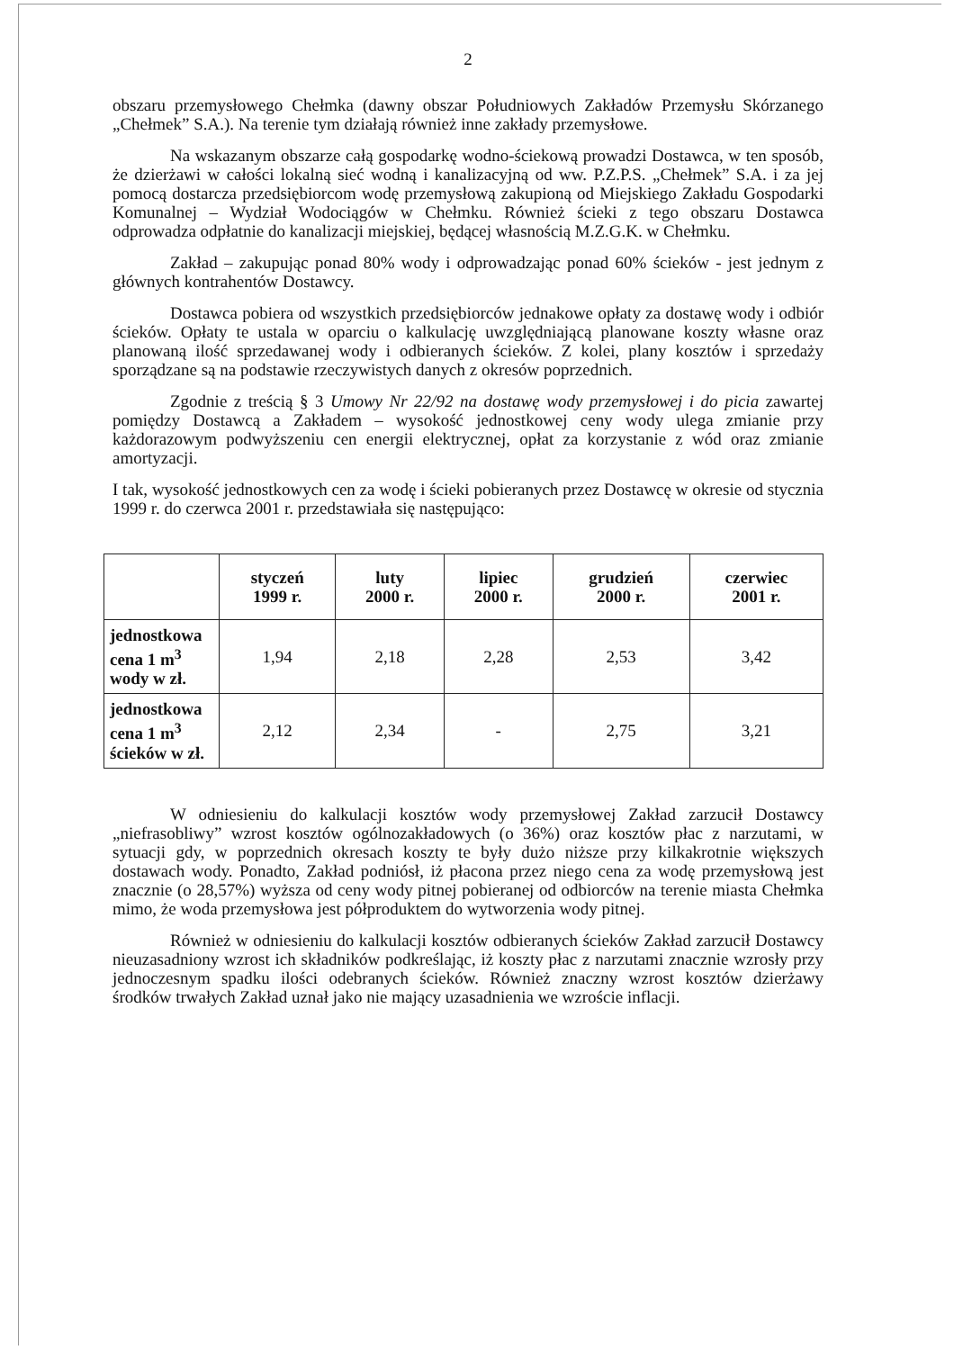2
obszaru przemysłowego Chełmka (dawny obszar Południowych Zakładów Przemysłu Skórzanego „Chełmek” S.A.). Na terenie tym działają również inne zakłady przemysłowe.
Na wskazanym obszarze całą gospodarkę wodno-ściekową prowadzi Dostawca, w ten sposób, że dzierżawi w całości lokalną sieć wodną i kanalizacyjną od ww. P.Z.P.S. „Chełmek” S.A. i za jej pomocą dostarcza przedsiębiorcom wodę przemysłową zakupioną od Miejskiego Zakładu Gospodarki Komunalnej – Wydział Wodociągów w Chełmku. Również ścieki z tego obszaru Dostawca odprowadza odpłatnie do kanalizacji miejskiej, będącej własnością M.Z.G.K. w Chełmku.
Zakład – zakupując ponad 80% wody i odprowadzając ponad 60% ścieków - jest jednym z głównych kontrahentów Dostawcy.
Dostawca pobiera od wszystkich przedsiębiorców jednakowe opłaty za dostawę wody i odbiór ścieków. Opłaty te ustala w oparciu o kalkulację uwzględniającą planowane koszty własne oraz planowaną ilość sprzedawanej wody i odbieranych ścieków. Z kolei, plany kosztów i sprzedaży sporządzane są na podstawie rzeczywistych danych z okresów poprzednich.
Zgodnie z treścią § 3 Umowy Nr 22/92 na dostawę wody przemysłowej i do picia zawartej pomiędzy Dostawcą a Zakładem – wysokość jednostkowej ceny wody ulega zmianie przy każdorazowym podwyższeniu cen energii elektrycznej, opłat za korzystanie z wód oraz zmianie amortyzacji.
I tak, wysokość jednostkowych cen za wodę i ścieki pobieranych przez Dostawcę w okresie od stycznia 1999 r. do czerwca 2001 r. przedstawiała się następująco:
| | styczeń 1999 r. | luty 2000 r. | lipiec 2000 r. | grudzień 2000 r. | czerwiec 2001 r. |
| --- | --- | --- | --- | --- | --- |
| jednostkowa cena 1 m<sup>3</sup> wody w zł. | 1,94 | 2,18 | 2,28 | 2,53 | 3,42 |
| jednostkowa cena 1 m<sup>3</sup> ścieków w zł. | 2,12 | 2,34 | - | 2,75 | 3,21 |
W odniesieniu do kalkulacji kosztów wody przemysłowej Zakład zarzucił Dostawcy „niefrasobliwy” wzrost kosztów ogólnozakładowych (o 36%) oraz kosztów płac z narzutami, w sytuacji gdy, w poprzednich okresach koszty te były dużo niższe przy kilkakrotnie większych dostawach wody. Ponadto, Zakład podniósł, iż płacona przez niego cena za wodę przemysłową jest znacznie (o 28,57%) wyższa od ceny wody pitnej pobieranej od odbiorców na terenie miasta Chełmka mimo, że woda przemysłowa jest półproduktem do wytworzenia wody pitnej.
Również w odniesieniu do kalkulacji kosztów odbieranych ścieków Zakład zarzucił Dostawcy nieuzasadniony wzrost ich składników podkreślając, iż koszty płac z narzutami znacznie wzrosły przy jednoczesnym spadku ilości odebranych ścieków. Również znaczny wzrost kosztów dzierżawy środków trwałych Zakład uznał jako nie mający uzasadnienia we wzroście inflacji.